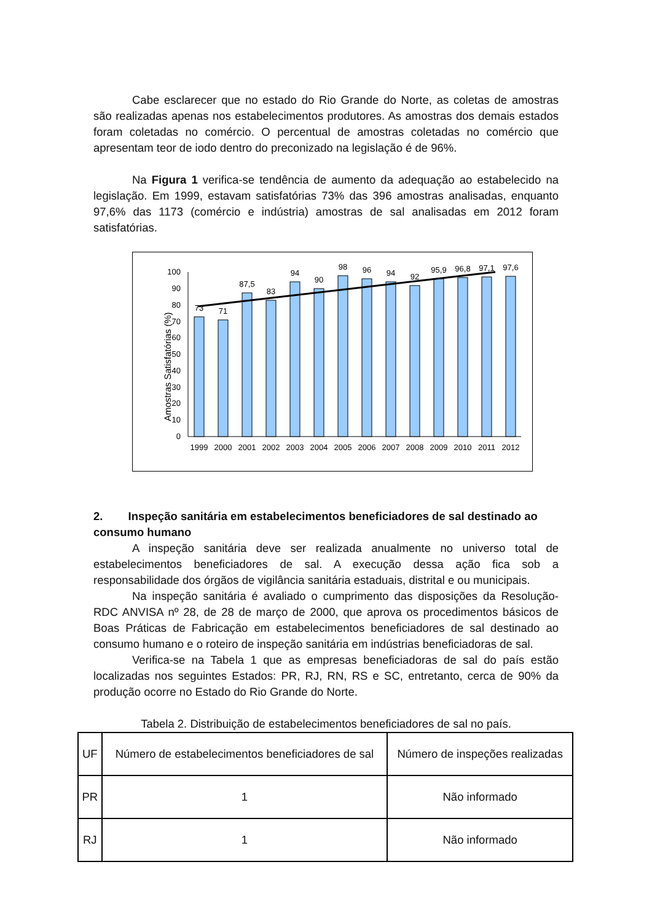Cabe esclarecer que no estado do Rio Grande do Norte, as coletas de amostras são realizadas apenas nos estabelecimentos produtores. As amostras dos demais estados foram coletadas no comércio. O percentual de amostras coletadas no comércio que apresentam teor de iodo dentro do preconizado na legislação é de 96%.
Na Figura 1 verifica-se tendência de aumento da adequação ao estabelecido na legislação. Em 1999, estavam satisfatórias 73% das 396 amostras analisadas, enquanto 97,6% das 1173 (comércio e indústria) amostras de sal analisadas em 2012 foram satisfatórias.
Amostras Satisfatórias (%)
0
10
20
30
40
50
60
70
80
90
100
73
71
87,5
83
94
90
98
96
94
92
95,9
96,8
97,1
97,6
1999
2000
2001
2002
2003
2004
2005
2006
2007
2008
2009
2010
2011
2012
2. Inspeção sanitária em estabelecimentos beneficiadores de sal destinado ao consumo humano
A inspeção sanitária deve ser realizada anualmente no universo total de estabelecimentos beneficiadores de sal. A execução dessa ação fica sob a responsabilidade dos órgãos de vigilância sanitária estaduais, distrital e ou municipais.
Na inspeção sanitária é avaliado o cumprimento das disposições da Resolução-RDC ANVISA nº 28, de 28 de março de 2000, que aprova os procedimentos básicos de Boas Práticas de Fabricação em estabelecimentos beneficiadores de sal destinado ao consumo humano e o roteiro de inspeção sanitária em indústrias beneficiadoras de sal.
Verifica-se na Tabela 1 que as empresas beneficiadoras de sal do país estão localizadas nos seguintes Estados: PR, RJ, RN, RS e SC, entretanto, cerca de 90% da produção ocorre no Estado do Rio Grande do Norte.
Tabela 2. Distribuição de estabelecimentos beneficiadores de sal no país.
| UF | Número de estabelecimentos beneficiadores de sal | Número de inspeções realizadas |
| --- | --- | --- |
| PR | 1 | Não informado |
| RJ | 1 | Não informado |